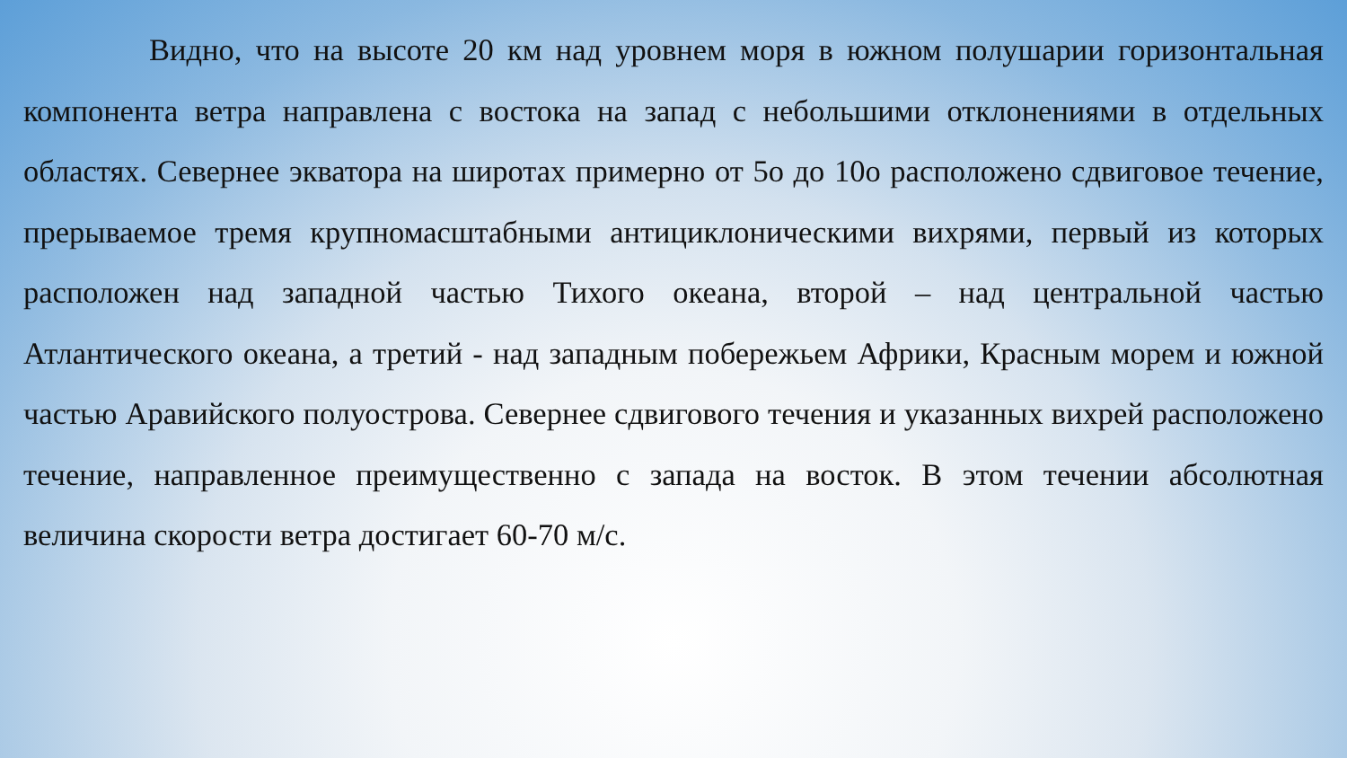Видно, что на высоте 20 км над уровнем моря в южном полушарии горизонтальная компонента ветра направлена с востока на запад с небольшими отклонениями в отдельных областях. Севернее экватора на широтах примерно от 5о до 10о расположено сдвиговое течение, прерываемое тремя крупномасштабными антициклоническими вихрями, первый из которых расположен над западной частью Тихого океана, второй – над центральной частью Атлантического океана, а третий - над западным побережьем Африки, Красным морем и южной частью Аравийского полуострова. Севернее сдвигового течения и указанных вихрей расположено течение, направленное преимущественно с запада на восток. В этом течении абсолютная величина скорости ветра достигает 60-70 м/с.